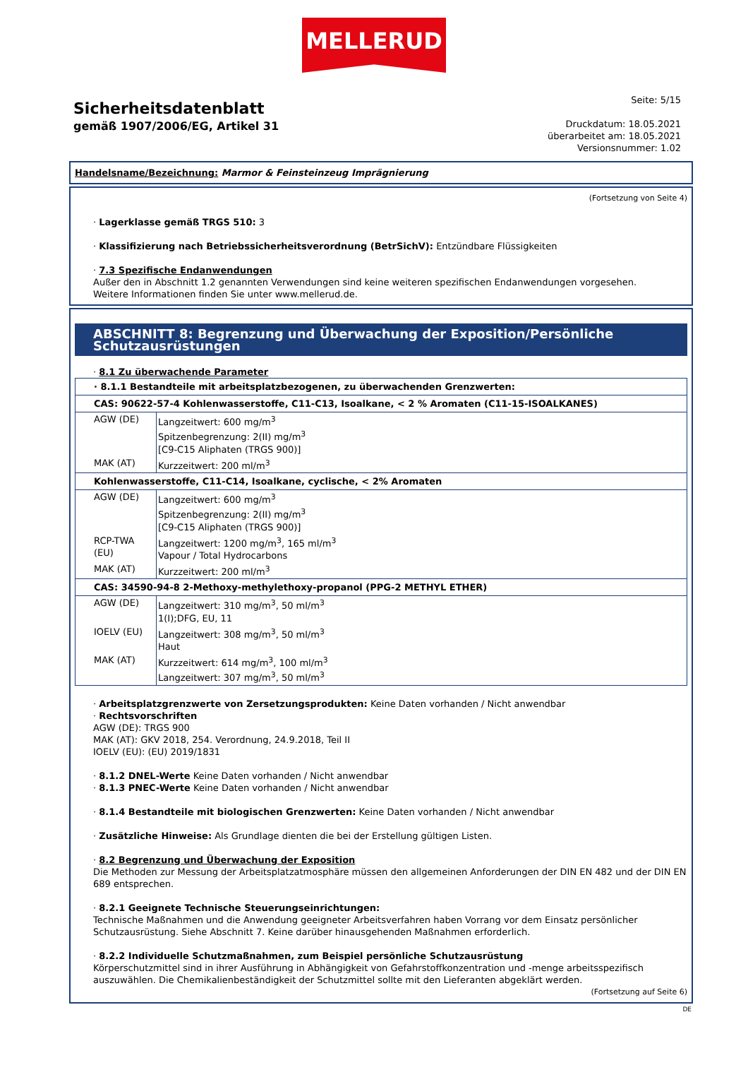MELLERUD
Sicherheitsdatenblatt
gemäß 1907/2006/EG, Artikel 31
Seite: 5/15
Druckdatum: 18.05.2021
überarbeitet am: 18.05.2021
Versionsnummer: 1.02
Handelsname/Bezeichnung: Marmor & Feinsteinzeug Imprägnierung
(Fortsetzung von Seite 4)
· Lagerklasse gemäß TRGS 510: 3
· Klassifizierung nach Betriebssicherheitsverordnung (BetrSichV): Entzündbare Flüssigkeiten
· 7.3 Spezifische Endanwendungen
Außer den in Abschnitt 1.2 genannten Verwendungen sind keine weiteren spezifischen Endanwendungen vorgesehen.
Weitere Informationen finden Sie unter www.mellerud.de.
ABSCHNITT 8: Begrenzung und Überwachung der Exposition/Persönliche Schutzausrüstungen
· 8.1 Zu überwachende Parameter
| · 8.1.1 Bestandteile mit arbeitsplatzbezogenen, zu überwachenden Grenzwerten: | |
| CAS: 90622-57-4 Kohlenwasserstoffe, C11-C13, Isoalkane, < 2 % Aromaten (C11-15-ISOALKANES) | |
| AGW (DE) | Langzeitwert: 600 mg/m<sup>3</sup> Spitzenbegrenzung: 2(II) mg/m<sup>3</sup> [C9-C15 Aliphaten (TRGS 900)] |
| MAK (AT) | Kurzzeitwert: 200 ml/m<sup>3</sup> |
| Kohlenwasserstoffe, C11-C14, Isoalkane, cyclische, < 2% Aromaten | |
| AGW (DE) | Langzeitwert: 600 mg/m<sup>3</sup> Spitzenbegrenzung: 2(II) mg/m<sup>3</sup> [C9-C15 Aliphaten (TRGS 900)] |
| RCP-TWA (EU) | Langzeitwert: 1200 mg/m<sup>3</sup>, 165 ml/m<sup>3</sup> Vapour / Total Hydrocarbons |
| MAK (AT) | Kurzzeitwert: 200 ml/m<sup>3</sup> |
| CAS: 34590-94-8 2-Methoxy-methylethoxy-propanol (PPG-2 METHYL ETHER) | |
| AGW (DE) | Langzeitwert: 310 mg/m<sup>3</sup>, 50 ml/m<sup>3</sup> 1(I);DFG, EU, 11 |
| IOELV (EU) | Langzeitwert: 308 mg/m<sup>3</sup>, 50 ml/m<sup>3</sup> Haut |
| MAK (AT) | Kurzzeitwert: 614 mg/m<sup>3</sup>, 100 ml/m<sup>3</sup> Langzeitwert: 307 mg/m<sup>3</sup>, 50 ml/m<sup>3</sup> |
· Arbeitsplatzgrenzwerte von Zersetzungsprodukten: Keine Daten vorhanden / Nicht anwendbar
· Rechtsvorschriften
AGW (DE): TRGS 900
MAK (AT): GKV 2018, 254. Verordnung, 24.9.2018, Teil II
IOELV (EU): (EU) 2019/1831
· 8.1.2 DNEL-Werte Keine Daten vorhanden / Nicht anwendbar
· 8.1.3 PNEC-Werte Keine Daten vorhanden / Nicht anwendbar
· 8.1.4 Bestandteile mit biologischen Grenzwerten: Keine Daten vorhanden / Nicht anwendbar
· Zusätzliche Hinweise: Als Grundlage dienten die bei der Erstellung gültigen Listen.
· 8.2 Begrenzung und Überwachung der Exposition
Die Methoden zur Messung der Arbeitsplatzatmosphäre müssen den allgemeinen Anforderungen der DIN EN 482 und der DIN EN 689 entsprechen.
· 8.2.1 Geeignete Technische Steuerungseinrichtungen:
Technische Maßnahmen und die Anwendung geeigneter Arbeitsverfahren haben Vorrang vor dem Einsatz persönlicher Schutzausrüstung. Siehe Abschnitt 7. Keine darüber hinausgehenden Maßnahmen erforderlich.
· 8.2.2 Individuelle Schutzmaßnahmen, zum Beispiel persönliche Schutzausrüstung
Körperschutzmittel sind in ihrer Ausführung in Abhängigkeit von Gefahrstoffkonzentration und -menge arbeitsspezifisch auszuwählen. Die Chemikalienbeständigkeit der Schutzmittel sollte mit den Lieferanten abgeklärt werden.
(Fortsetzung auf Seite 6)
DE